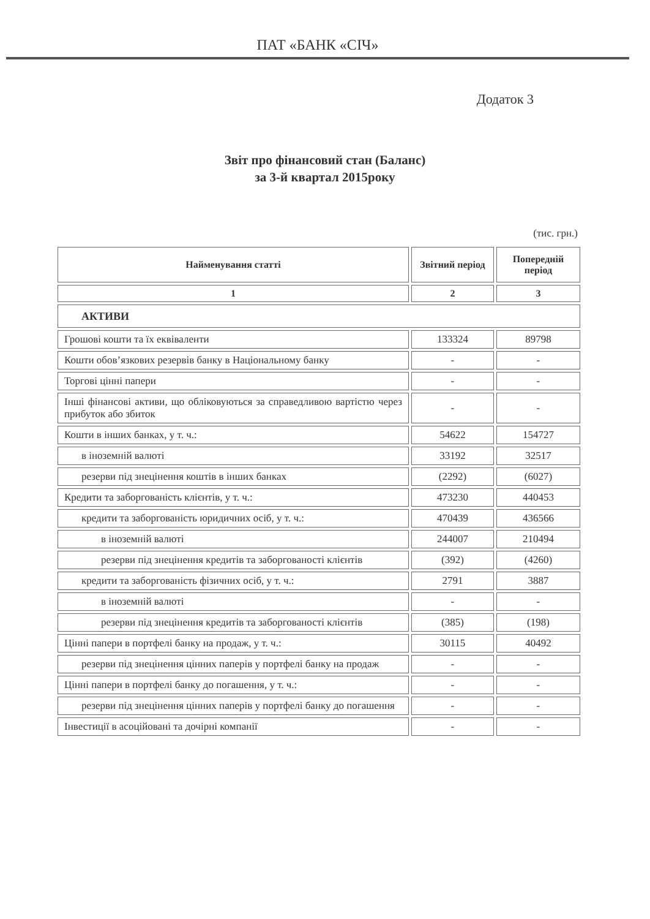ПАТ «БАНК «СІЧ»
Додаток 3
Звіт про фінансовий стан (Баланс)
за 3-й квартал 2015року
(тис. грн.)
| Найменування статті | Звітний період | Попередній період |
| --- | --- | --- |
| 1 | 2 | 3 |
| АКТИВИ | | |
| Грошові кошти та їх еквіваленти | 133324 | 89798 |
| Кошти обов’язкових резервів банку в Національному банку | - | - |
| Торгові цінні папери | - | - |
| Інші фінансові активи, що обліковуються за справедливою вартістю через прибуток або збиток | - | - |
| Кошти в інших банках, у т. ч.: | 54622 | 154727 |
| в іноземній валюті | 33192 | 32517 |
| резерви під знецінення коштів в інших банках | (2292) | (6027) |
| Кредити та заборгованість клієнтів, у т. ч.: | 473230 | 440453 |
| кредити та заборгованість юридичних осіб, у т. ч.: | 470439 | 436566 |
| в іноземній валюті | 244007 | 210494 |
| резерви під знецінення кредитів та заборгованості клієнтів | (392) | (4260) |
| кредити та заборгованість фізичних осіб, у т. ч.: | 2791 | 3887 |
| в іноземній валюті | - | - |
| резерви під знецінення кредитів та заборгованості клієнтів | (385) | (198) |
| Цінні папери в портфелі банку на продаж, у т. ч.: | 30115 | 40492 |
| резерви під знецінення цінних паперів у портфелі банку на продаж | - | - |
| Цінні папери в портфелі банку до погашення, у т. ч.: | - | - |
| резерви під знецінення цінних паперів у портфелі банку до погашення | - | - |
| Інвестиції в асоційовані та дочірні компанії | - | - |